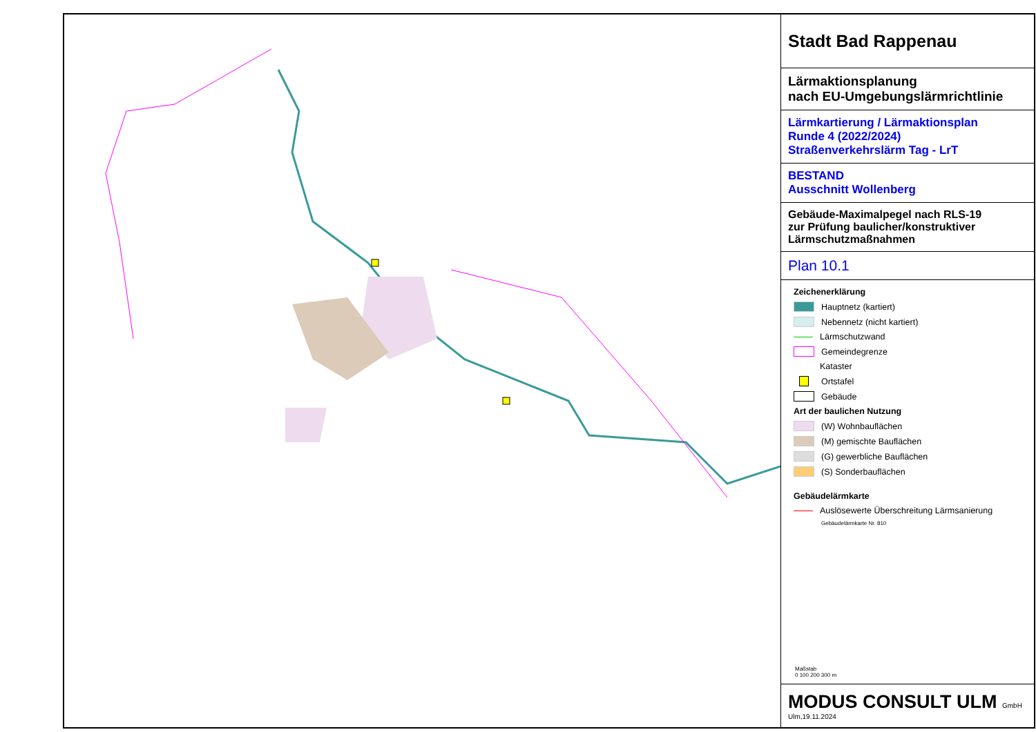Stadt Bad Rappenau
Lärmaktionsplanung
nach EU-Umgebungslärmrichtlinie
Lärmkartierung / Lärmaktionsplan
Runde 4 (2022/2024)
Straßenverkehrslärm Tag - LrT
BESTAND
Ausschnitt Wollenberg
Gebäude-Maximalpegel nach RLS-19
zur Prüfung baulicher/konstruktiver
Lärmschutzmaßnahmen
Plan 10.1
Zeichenerklärung
Hauptnetz (kartiert)
Nebennetz (nicht kartiert)
Lärmschutzwand
Gemeindegrenze
Kataster
Ortstafel
Gebäude
Art der baulichen Nutzung
(W) Wohnbauflächen
(M) gemischte Bauflächen
(G) gewerbliche Bauflächen
(S) Sonderbauflächen
Gebäudelärmkarte
Auslösewerte Überschreitung Lärmsanierung
Gebäudelärmkarte Nr. 810
Maßstab
0 100 200 300 m
MODUS CONSULT ULM GmbH
Ulm,19.11.2024